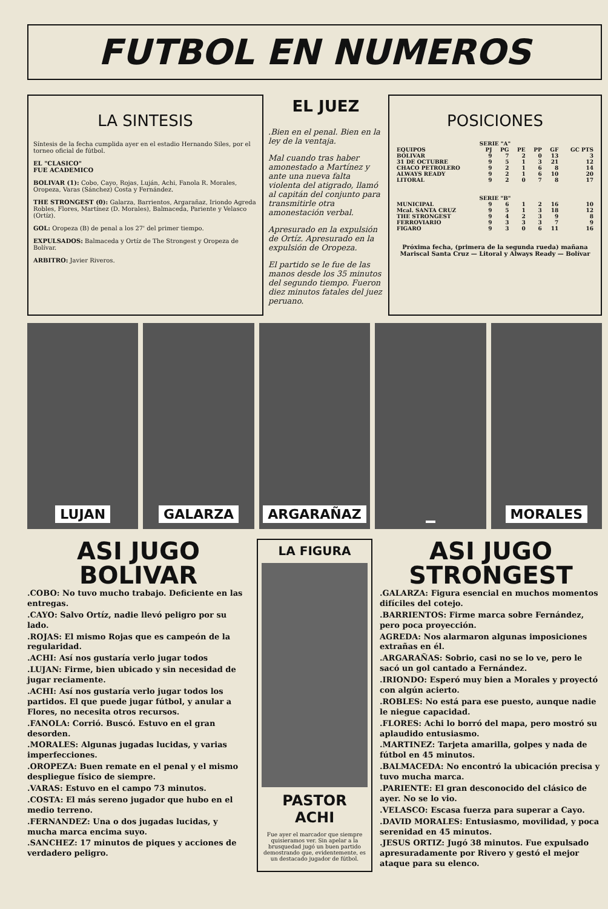FUTBOL EN NUMEROS
LA SINTESIS
Síntesis de la fecha cumplida ayer en el estadio Hernando Siles, por el torneo oficial de fútbol.
EL "CLASICO"
FUE ACADEMICO
BOLIVAR (1): Cobo, Cayo, Rojas, Luján, Achi, Fanola R. Morales, Oropeza, Varas (Sánchez) Costa y Fernández.
THE STRONGEST (0): Galarza, Barrientos, Argarañaz, Iriondo Agreda Robles, Flores, Martínez (D. Morales), Balmaceda, Pariente y Velasco (Ortíz).
GOL: Oropeza (B) de penal a los 27' del primer tiempo.
EXPULSADOS: Balmaceda y Ortíz de The Strongest y Oropeza de Bolívar.
ARBITRO: Javier Riveros.
EL JUEZ
.Bien en el penal. Bien en la ley de la ventaja.
Mal cuando tras haber amonestado a Martínez y ante una nueva falta violenta del atigrado, llamó al capitán del conjunto para transmitirle otra amonestación verbal.
Apresurado en la expulsión de Ortíz. Apresurado en la expulsión de Oropeza.
El partido se le fue de las manos desde los 35 minutos del segundo tiempo. Fueron diez minutos fatales del juez peruano.
POSICIONES
| SERIE "A" | | | | | | |
| --- | --- | --- | --- | --- | --- | --- |
| EQUIPOS | PJ | PG | PE | PP | GF | GC PTS |
| BOLIVAR | 9 | 7 | 2 | 0 | 13 | 3 |
| 31 DE OCTUBRE | 9 | 5 | 1 | 3 | 21 | 12 |
| CHACO PETROLERO | 9 | 2 | 1 | 6 | 8 | 14 |
| ALWAYS READY | 9 | 2 | 1 | 6 | 10 | 20 |
| LITORAL | 9 | 2 | 0 | 7 | 8 | 17 |
| SERIE "B" | | | | | | |
| MUNICIPAL | 9 | 6 | 1 | 2 | 16 | 10 |
| Mcal. SANTA CRUZ | 9 | 5 | 1 | 3 | 18 | 12 |
| THE STRONGEST | 9 | 4 | 2 | 3 | 9 | 8 |
| FERROVIARIO | 9 | 3 | 3 | 3 | 7 | 9 |
| FIGARO | 9 | 3 | 0 | 6 | 11 | 16 |
Próxima fecha, (primera de la segunda rueda) mañana Mariscal Santa Cruz — Litoral y Always Ready — Bolívar
LUJAN GALARZA ARGARAÑAZ MORALES
ASI JUGO
BOLIVAR
.COBO: No tuvo mucho trabajo. Deficiente en las entregas.
.CAYO: Salvo Ortíz, nadie llevó peligro por su lado.
.ROJAS: El mismo Rojas que es campeón de la regularidad.
.ACHI: Así nos gustaría verlo jugar todos
.LUJAN: Firme, bien ubicado y sin necesidad de jugar reciamente.
.ACHI: Así nos gustaría verlo jugar todos los partidos. El que puede jugar fútbol, y anular a Flores, no necesita otros recursos.
.FANOLA: Corrió. Buscó. Estuvo en el gran desorden.
.MORALES: Algunas jugadas lucidas, y varias imperfecciones.
.OROPEZA: Buen remate en el penal y el mismo despliegue físico de siempre.
.VARAS: Estuvo en el campo 73 minutos.
.COSTA: El más sereno jugador que hubo en el medio terreno.
.FERNANDEZ: Una o dos jugadas lucidas, y mucha marca encima suyo.
.SANCHEZ: 17 minutos de piques y acciones de verdadero peligro.
LA FIGURA
PASTOR
ACHI
Fue ayer el marcador que siempre quisieramos ver. Sin apelar a la brusquedad jugó un buen partido demostrando que, evidentemente, es un destacado jugador de fútbol.
ASI JUGO
STRONGEST
.GALARZA: Figura esencial en muchos momentos difíciles del cotejo.
.BARRIENTOS: Firme marca sobre Fernández, pero poca proyección.
AGREDA: Nos alarmaron algunas imposiciones extrañas en él.
.ARGARAÑAS: Sobrio, casi no se lo ve, pero le sacó un gol cantado a Fernández.
.IRIONDO: Esperó muy bien a Morales y proyectó con algún acierto.
.ROBLES: No está para ese puesto, aunque nadie le niegue capacidad.
.FLORES: Achi lo borró del mapa, pero mostró su aplaudido entusiasmo.
.MARTINEZ: Tarjeta amarilla, golpes y nada de fútbol en 45 minutos.
.BALMACEDA: No encontró la ubicación precisa y tuvo mucha marca.
.PARIENTE: El gran desconocido del clásico de ayer. No se lo vio.
.VELASCO: Escasa fuerza para superar a Cayo.
.DAVID MORALES: Entusiasmo, movilidad, y poca serenidad en 45 minutos.
.JESUS ORTIZ: Jugó 38 minutos. Fue expulsado apresuradamente por Rivero y gestó el mejor ataque para su elenco.